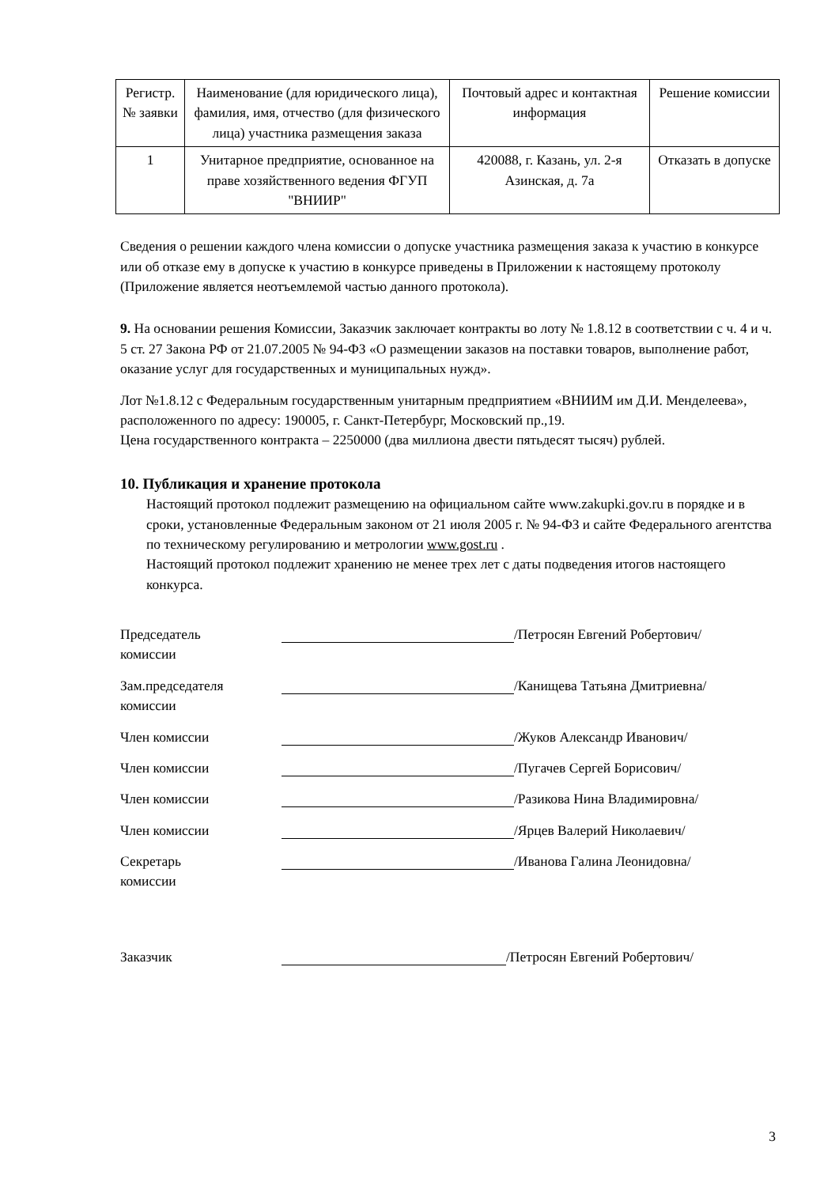| Регистр. № заявки | Наименование (для юридического лица), фамилия, имя, отчество (для физического лица) участника размещения заказа | Почтовый адрес и контактная информация | Решение комиссии |
| --- | --- | --- | --- |
| 1 | Унитарное предприятие, основанное на праве хозяйственного ведения ФГУП "ВНИИР" | 420088, г. Казань, ул. 2-я Азинская, д. 7а | Отказать в допуске |
Сведения о решении каждого члена комиссии о допуске участника размещения заказа к участию в конкурсе или об отказе ему в допуске к участию в конкурсе приведены в Приложении к настоящему протоколу (Приложение является неотъемлемой частью данного протокола).
9. На основании решения Комиссии, Заказчик заключает контракты во лоту № 1.8.12 в соответствии с ч. 4 и ч. 5 ст. 27 Закона РФ от 21.07.2005 № 94-ФЗ «О размещении заказов на поставки товаров, выполнение работ, оказание услуг для государственных и муниципальных нужд».
Лот №1.8.12 с Федеральным государственным унитарным предприятием «ВНИИМ им Д.И. Менделеева», расположенного по адресу: 190005, г. Санкт-Петербург, Московский пр.,19.
Цена государственного контракта – 2250000 (два миллиона двести пятьдесят тысяч) рублей.
10. Публикация и хранение протокола
Настоящий протокол подлежит размещению на официальном сайте www.zakupki.gov.ru в порядке и в сроки, установленные Федеральным законом от 21 июля 2005 г. № 94-ФЗ и сайте Федерального агентства по техническому регулированию и метрологии www.gost.ru .
Настоящий протокол подлежит хранению не менее трех лет с даты подведения итогов настоящего конкурса.
Председатель
комиссии
/Петросян Евгений Робертович/
Зам.председателя
комиссии
/Канищева Татьяна Дмитриевна/
Член комиссии /Жуков Александр Иванович/
Член комиссии /Пугачев Сергей Борисович/
Член комиссии /Разикова Нина Владимировна/
Член комиссии /Ярцев Валерий Николаевич/
Секретарь
комиссии
/Иванова Галина Леонидовна/
Заказчик /Петросян Евгений Робертович/
3